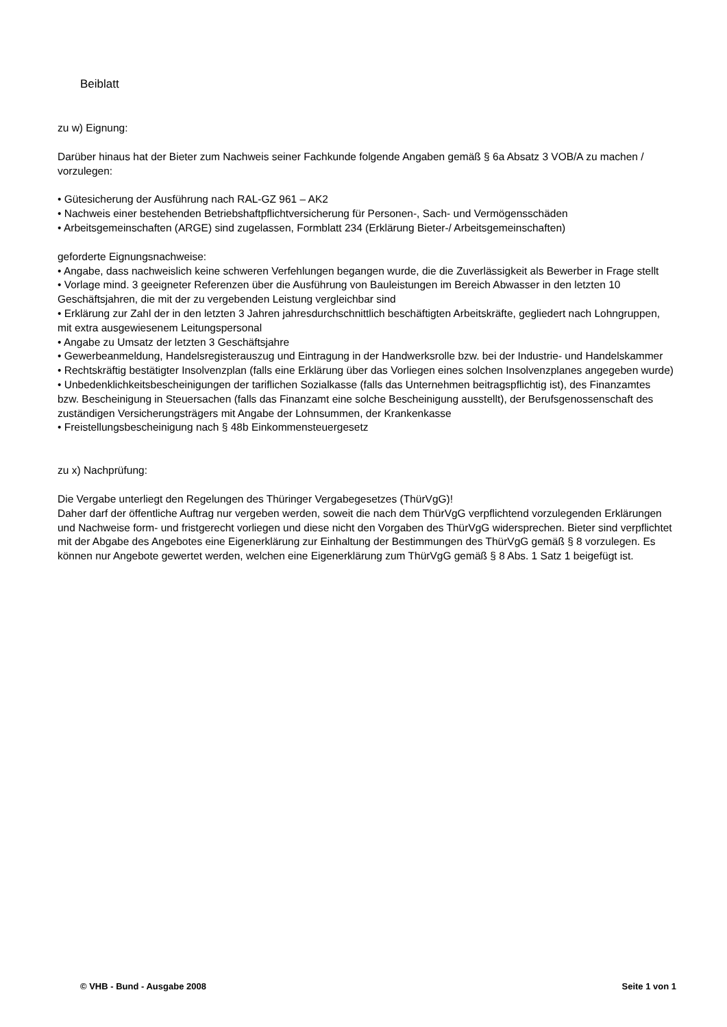Beiblatt
zu w) Eignung:
Darüber hinaus hat der Bieter zum Nachweis seiner Fachkunde folgende Angaben gemäß § 6a Absatz 3 VOB/A zu machen / vorzulegen:
• Gütesicherung der Ausführung nach RAL-GZ 961 – AK2
• Nachweis einer bestehenden Betriebshaftpflichtversicherung für Personen-, Sach- und Vermögensschäden
• Arbeitsgemeinschaften (ARGE) sind zugelassen, Formblatt 234 (Erklärung Bieter-/ Arbeitsgemeinschaften)
geforderte Eignungsnachweise:
• Angabe, dass nachweislich keine schweren Verfehlungen begangen wurde, die die Zuverlässigkeit als Bewerber in Frage stellt
• Vorlage mind. 3 geeigneter Referenzen über die Ausführung von Bauleistungen im Bereich Abwasser in den letzten 10 Geschäftsjahren, die mit der zu vergebenden Leistung vergleichbar sind
• Erklärung zur Zahl der in den letzten 3 Jahren jahresdurchschnittlich beschäftigten Arbeitskräfte, gegliedert nach Lohngruppen, mit extra ausgewiesenem Leitungspersonal
• Angabe zu Umsatz der letzten 3 Geschäftsjahre
• Gewerbeanmeldung, Handelsregisterauszug und Eintragung in der Handwerksrolle bzw. bei der Industrie- und Handelskammer
• Rechtskräftig bestätigter Insolvenzplan (falls eine Erklärung über das Vorliegen eines solchen Insolvenzplanes angegeben wurde)
• Unbedenklichkeitsbescheinigungen der tariflichen Sozialkasse (falls das Unternehmen beitragspflichtig ist), des Finanzamtes bzw. Bescheinigung in Steuersachen (falls das Finanzamt eine solche Bescheinigung ausstellt), der Berufsgenossenschaft des zuständigen Versicherungsträgers mit Angabe der Lohnsummen, der Krankenkasse
• Freistellungsbescheinigung nach § 48b Einkommensteuergesetz
zu x) Nachprüfung:
Die Vergabe unterliegt den Regelungen des Thüringer Vergabegesetzes (ThürVgG)!
Daher darf der öffentliche Auftrag nur vergeben werden, soweit die nach dem ThürVgG verpflichtend vorzulegenden Erklärungen und Nachweise form- und fristgerecht vorliegen und diese nicht den Vorgaben des ThürVgG widersprechen. Bieter sind verpflichtet mit der Abgabe des Angebotes eine Eigenerklärung zur Einhaltung der Bestimmungen des ThürVgG gemäß § 8 vorzulegen. Es können nur Angebote gewertet werden, welchen eine Eigenerklärung zum ThürVgG gemäß § 8 Abs. 1 Satz 1 beigefügt ist.
© VHB - Bund - Ausgabe 2008 Seite 1 von 1